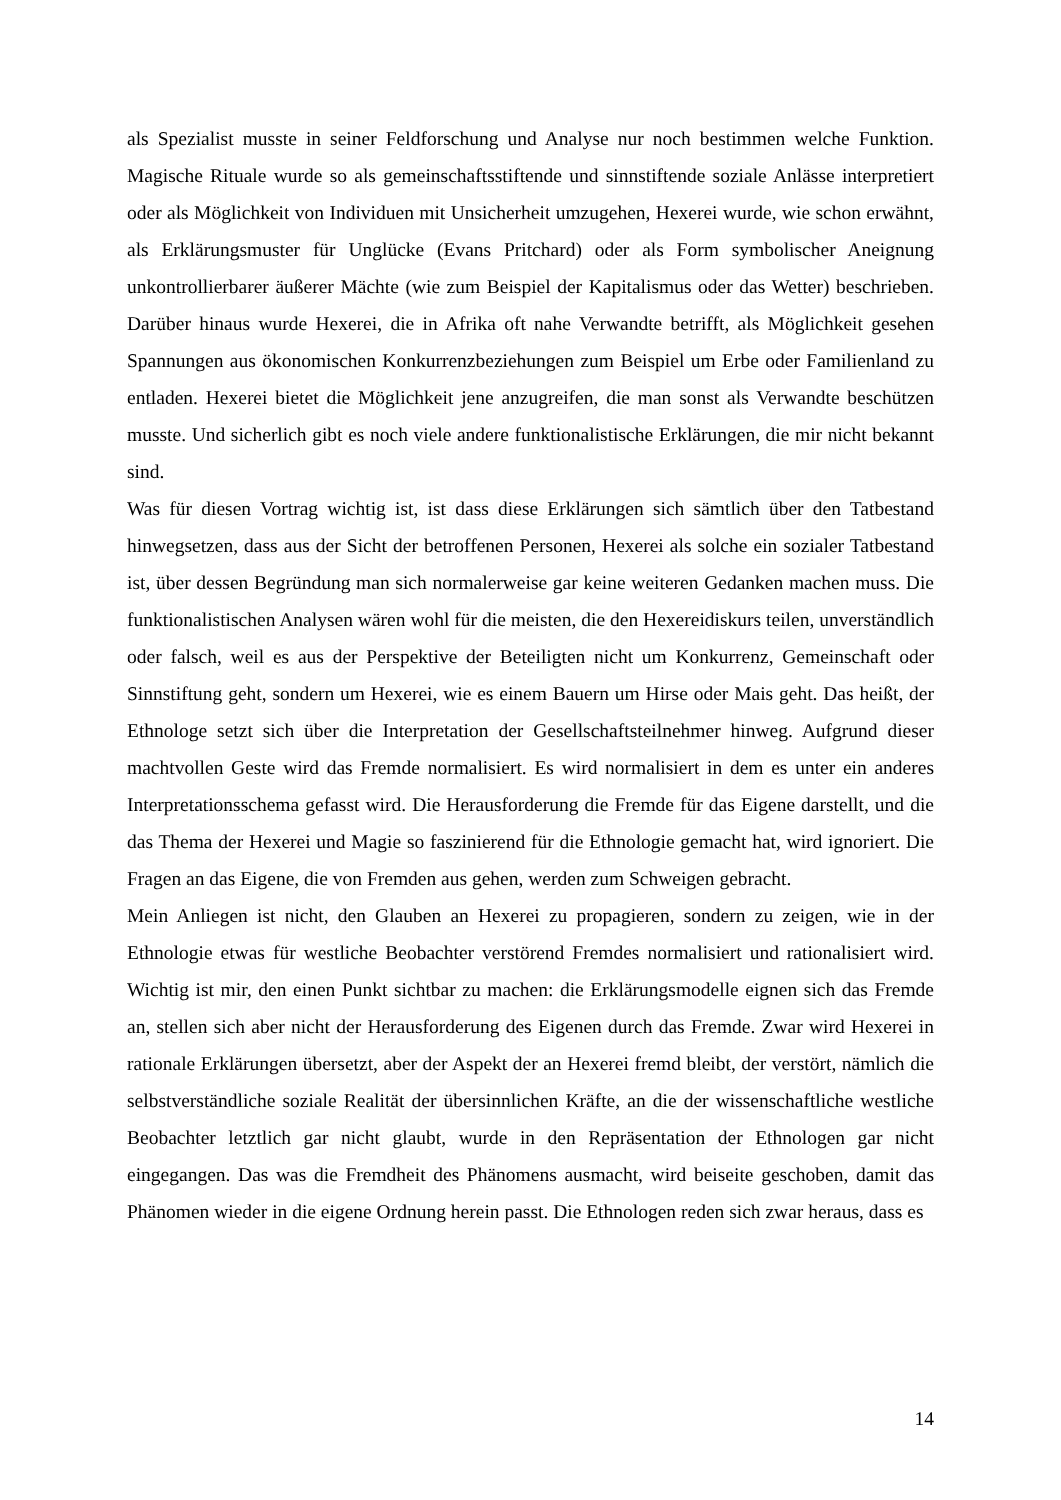als Spezialist musste in seiner Feldforschung und Analyse nur noch bestimmen welche Funktion. Magische Rituale wurde so als gemeinschaftsstiftende und sinnstiftende soziale Anlässe interpretiert oder als Möglichkeit von Individuen mit Unsicherheit umzugehen, Hexerei wurde, wie schon erwähnt, als Erklärungsmuster für Unglücke (Evans Pritchard) oder als Form symbolischer Aneignung unkontrollierbarer äußerer Mächte (wie zum Beispiel der Kapitalismus oder das Wetter) beschrieben. Darüber hinaus wurde Hexerei, die in Afrika oft nahe Verwandte betrifft, als Möglichkeit gesehen Spannungen aus ökonomischen Konkurrenzbeziehungen zum Beispiel um Erbe oder Familienland zu entladen. Hexerei bietet die Möglichkeit jene anzugreifen, die man sonst als Verwandte beschützen musste. Und sicherlich gibt es noch viele andere funktionalistische Erklärungen, die mir nicht bekannt sind.
Was für diesen Vortrag wichtig ist, ist dass diese Erklärungen sich sämtlich über den Tatbestand hinwegsetzen, dass aus der Sicht der betroffenen Personen, Hexerei als solche ein sozialer Tatbestand ist, über dessen Begründung man sich normalerweise gar keine weiteren Gedanken machen muss. Die funktionalistischen Analysen wären wohl für die meisten, die den Hexereidiskurs teilen, unverständlich oder falsch, weil es aus der Perspektive der Beteiligten nicht um Konkurrenz, Gemeinschaft oder Sinnstiftung geht, sondern um Hexerei, wie es einem Bauern um Hirse oder Mais geht. Das heißt, der Ethnologe setzt sich über die Interpretation der Gesellschaftsteilnehmer hinweg. Aufgrund dieser machtvollen Geste wird das Fremde normalisiert. Es wird normalisiert in dem es unter ein anderes Interpretationsschema gefasst wird. Die Herausforderung die Fremde für das Eigene darstellt, und die das Thema der Hexerei und Magie so faszinierend für die Ethnologie gemacht hat, wird ignoriert. Die Fragen an das Eigene, die von Fremden aus gehen, werden zum Schweigen gebracht.
Mein Anliegen ist nicht, den Glauben an Hexerei zu propagieren, sondern zu zeigen, wie in der Ethnologie etwas für westliche Beobachter verstörend Fremdes normalisiert und rationalisiert wird. Wichtig ist mir, den einen Punkt sichtbar zu machen: die Erklärungsmodelle eignen sich das Fremde an, stellen sich aber nicht der Herausforderung des Eigenen durch das Fremde. Zwar wird Hexerei in rationale Erklärungen übersetzt, aber der Aspekt der an Hexerei fremd bleibt, der verstört, nämlich die selbstverständliche soziale Realität der übersinnlichen Kräfte, an die der wissenschaftliche westliche Beobachter letztlich gar nicht glaubt, wurde in den Repräsentation der Ethnologen gar nicht eingegangen. Das was die Fremdheit des Phänomens ausmacht, wird beiseite geschoben, damit das Phänomen wieder in die eigene Ordnung herein passt. Die Ethnologen reden sich zwar heraus, dass es
14